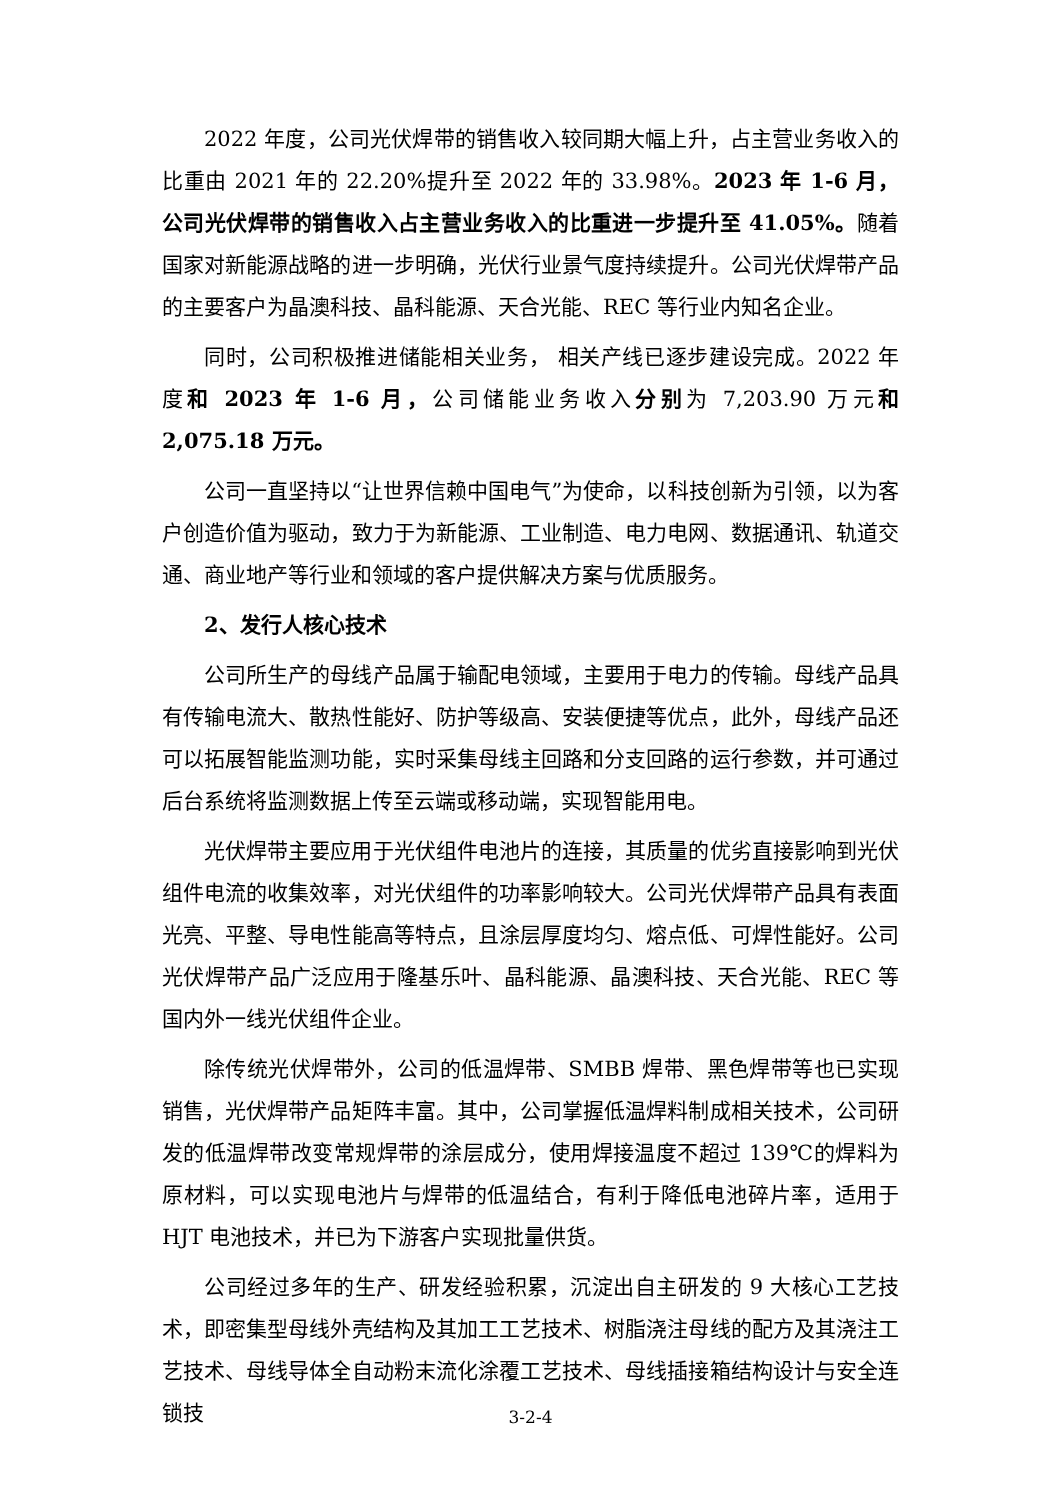2022 年度，公司光伏焊带的销售收入较同期大幅上升，占主营业务收入的比重由 2021 年的 22.20%提升至 2022 年的 33.98%。2023 年 1-6 月，公司光伏焊带的销售收入占主营业务收入的比重进一步提升至 41.05%。随着国家对新能源战略的进一步明确，光伏行业景气度持续提升。公司光伏焊带产品的主要客户为晶澳科技、晶科能源、天合光能、REC 等行业内知名企业。
同时，公司积极推进储能相关业务， 相关产线已逐步建设完成。2022 年度和 2023 年 1-6 月，公司储能业务收入分别为 7,203.90 万元和 2,075.18 万元。
公司一直坚持以“让世界信赖中国电气”为使命，以科技创新为引领，以为客户创造价值为驱动，致力于为新能源、工业制造、电力电网、数据通讯、轨道交通、商业地产等行业和领域的客户提供解决方案与优质服务。
2、发行人核心技术
公司所生产的母线产品属于输配电领域，主要用于电力的传输。母线产品具有传输电流大、散热性能好、防护等级高、安装便捷等优点，此外，母线产品还可以拓展智能监测功能，实时采集母线主回路和分支回路的运行参数，并可通过后台系统将监测数据上传至云端或移动端，实现智能用电。
光伏焊带主要应用于光伏组件电池片的连接，其质量的优劣直接影响到光伏组件电流的收集效率，对光伏组件的功率影响较大。公司光伏焊带产品具有表面光亮、平整、导电性能高等特点，且涂层厚度均匀、熔点低、可焊性能好。公司光伏焊带产品广泛应用于隆基乐叶、晶科能源、晶澳科技、天合光能、REC 等国内外一线光伏组件企业。
除传统光伏焊带外，公司的低温焊带、SMBB 焊带、黑色焊带等也已实现销售，光伏焊带产品矩阵丰富。其中，公司掌握低温焊料制成相关技术，公司研发的低温焊带改变常规焊带的涂层成分，使用焊接温度不超过 139℃的焊料为原材料，可以实现电池片与焊带的低温结合，有利于降低电池碎片率，适用于 HJT 电池技术，并已为下游客户实现批量供货。
公司经过多年的生产、研发经验积累，沉淀出自主研发的 9 大核心工艺技术，即密集型母线外壳结构及其加工工艺技术、树脂浇注母线的配方及其浇注工艺技术、母线导体全自动粉末流化涂覆工艺技术、母线插接箱结构设计与安全连锁技
3-2-4